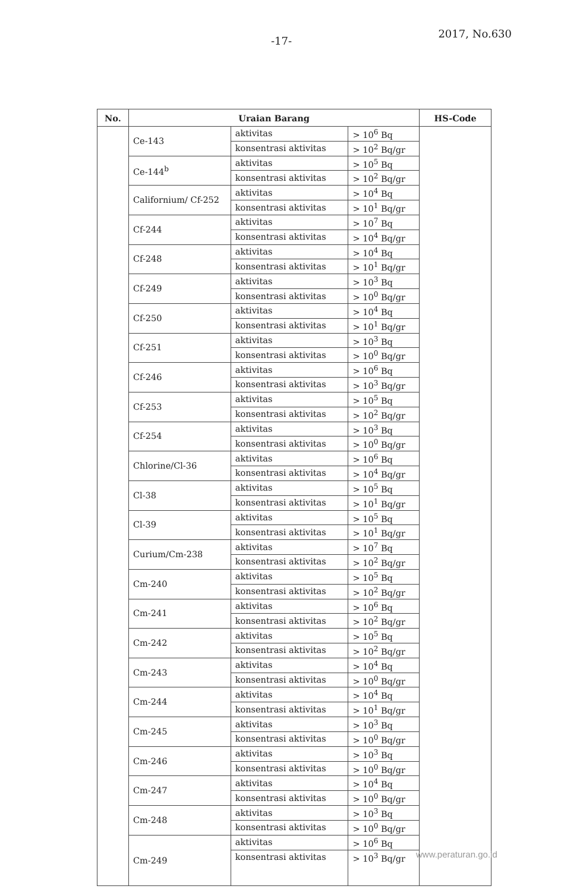-17- 2017, No.630
| No. | Uraian Barang | | | HS-Code |
| --- | --- | --- | --- | --- |
| | Ce-143 | aktivitas | > 10<sup>6</sup> Bq | |
| | | konsentrasi aktivitas | > 10<sup>2</sup> Bq/gr | |
| | Ce-144<sup>b</sup> | aktivitas | > 10<sup>5</sup> Bq | |
| | | konsentrasi aktivitas | > 10<sup>2</sup> Bq/gr | |
| | Californium/ Cf-252 | aktivitas | > 10<sup>4</sup> Bq | |
| | | konsentrasi aktivitas | > 10<sup>1</sup> Bq/gr | |
| | Cf-244 | aktivitas | > 10<sup>7</sup> Bq | |
| | | konsentrasi aktivitas | > 10<sup>4</sup> Bq/gr | |
| | Cf-248 | aktivitas | > 10<sup>4</sup> Bq | |
| | | konsentrasi aktivitas | > 10<sup>1</sup> Bq/gr | |
| | Cf-249 | aktivitas | > 10<sup>3</sup> Bq | |
| | | konsentrasi aktivitas | > 10<sup>0</sup> Bq/gr | |
| | Cf-250 | aktivitas | > 10<sup>4</sup> Bq | |
| | | konsentrasi aktivitas | > 10<sup>1</sup> Bq/gr | |
| | Cf-251 | aktivitas | > 10<sup>3</sup> Bq | |
| | | konsentrasi aktivitas | > 10<sup>0</sup> Bq/gr | |
| | Cf-246 | aktivitas | > 10<sup>6</sup> Bq | |
| | | konsentrasi aktivitas | > 10<sup>3</sup> Bq/gr | |
| | Cf-253 | aktivitas | > 10<sup>5</sup> Bq | |
| | | konsentrasi aktivitas | > 10<sup>2</sup> Bq/gr | |
| | Cf-254 | aktivitas | > 10<sup>3</sup> Bq | |
| | | konsentrasi aktivitas | > 10<sup>0</sup> Bq/gr | |
| | Chlorine/Cl-36 | aktivitas | > 10<sup>6</sup> Bq | |
| | | konsentrasi aktivitas | > 10<sup>4</sup> Bq/gr | |
| | Cl-38 | aktivitas | > 10<sup>5</sup> Bq | |
| | | konsentrasi aktivitas | > 10<sup>1</sup> Bq/gr | |
| | Cl-39 | aktivitas | > 10<sup>5</sup> Bq | |
| | | konsentrasi aktivitas | > 10<sup>1</sup> Bq/gr | |
| | Curium/Cm-238 | aktivitas | > 10<sup>7</sup> Bq | |
| | | konsentrasi aktivitas | > 10<sup>2</sup> Bq/gr | |
| | Cm-240 | aktivitas | > 10<sup>5</sup> Bq | |
| | | konsentrasi aktivitas | > 10<sup>2</sup> Bq/gr | |
| | Cm-241 | aktivitas | > 10<sup>6</sup> Bq | |
| | | konsentrasi aktivitas | > 10<sup>2</sup> Bq/gr | |
| | Cm-242 | aktivitas | > 10<sup>5</sup> Bq | |
| | | konsentrasi aktivitas | > 10<sup>2</sup> Bq/gr | |
| | Cm-243 | aktivitas | > 10<sup>4</sup> Bq | |
| | | konsentrasi aktivitas | > 10<sup>0</sup> Bq/gr | |
| | Cm-244 | aktivitas | > 10<sup>4</sup> Bq | |
| | | konsentrasi aktivitas | > 10<sup>1</sup> Bq/gr | |
| | Cm-245 | aktivitas | > 10<sup>3</sup> Bq | |
| | | konsentrasi aktivitas | > 10<sup>0</sup> Bq/gr | |
| | Cm-246 | aktivitas | > 10<sup>3</sup> Bq | |
| | | konsentrasi aktivitas | > 10<sup>0</sup> Bq/gr | |
| | Cm-247 | aktivitas | > 10<sup>4</sup> Bq | |
| | | konsentrasi aktivitas | > 10<sup>0</sup> Bq/gr | |
| | Cm-248 | aktivitas | > 10<sup>3</sup> Bq | |
| | | konsentrasi aktivitas | > 10<sup>0</sup> Bq/gr | |
| | Cm-249 | aktivitas | > 10<sup>6</sup> Bq | |
| | | konsentrasi aktivitas | > 10<sup>3</sup> Bq/gr | |
www.peraturan.go.id